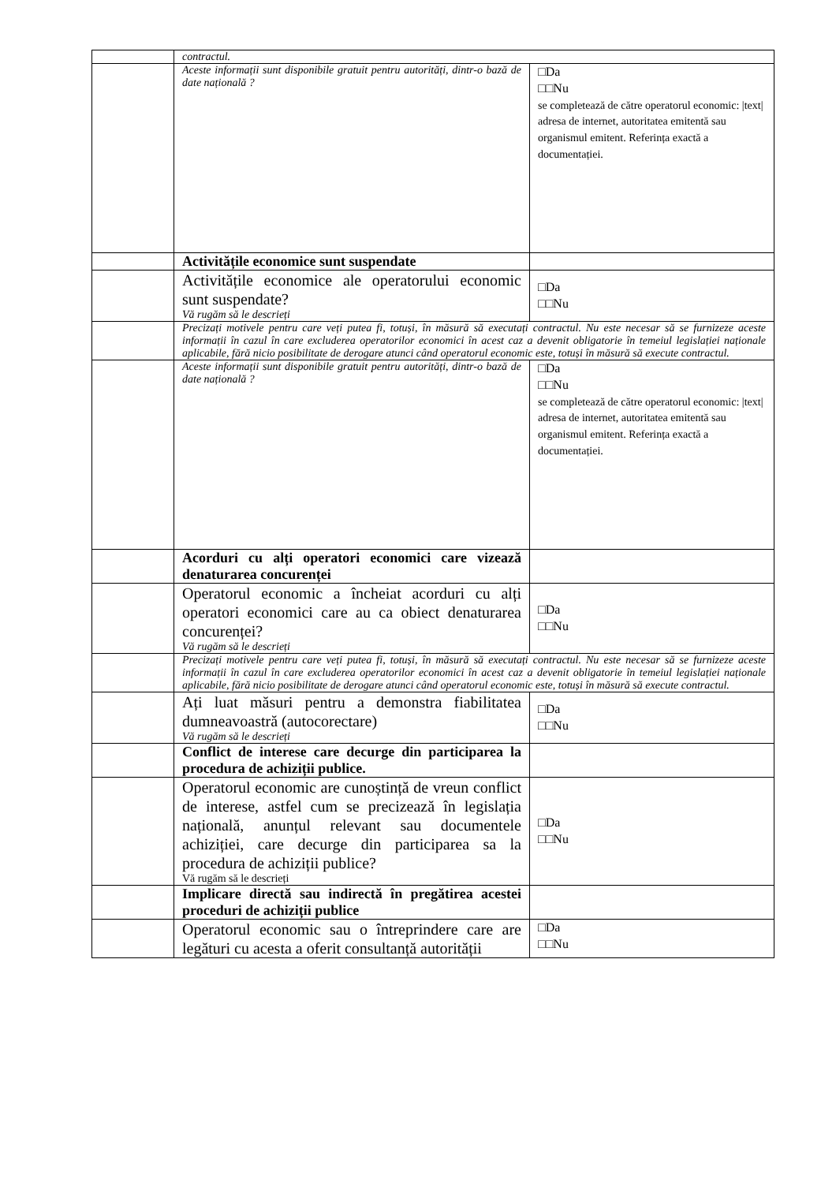| | contractul. | |
| | Aceste informații sunt disponibile gratuit pentru autorități, dintr-o bază de date națională ? | □Da □□Nu se completează de către operatorul economic: /text/ adresa de internet, autoritatea emitentă sau organismul emitent. Referința exactă a documentației. |
| | Activitățile economice sunt suspendate | |
| | Activitățile economice ale operatorului economic sunt suspendate? Vă rugăm să le descrieți | □Da □□Nu |
| | Precizați motivele pentru care veți putea fi, totuși, în măsură să executați contractul. Nu este necesar să se furnizeze aceste informații în cazul în care excluderea operatorilor economici în acest caz a devenit obligatorie în temeiul legislației naționale aplicabile, fără nicio posibilitate de derogare atunci când operatorul economic este, totuși în măsură să execute contractul. | |
| | Aceste informații sunt disponibile gratuit pentru autorități, dintr-o bază de date națională ? | □Da □□Nu se completează de către operatorul economic: /text/ adresa de internet, autoritatea emitentă sau organismul emitent. Referința exactă a documentației. |
| | Acorduri cu alți operatori economici care vizează denaturarea concurenței | |
| | Operatorul economic a încheiat acorduri cu alți operatori economici care au ca obiect denaturarea concurenței? Vă rugăm să le descrieți | □Da □□Nu |
| | Precizați motivele pentru care veți putea fi, totuși, în măsură să executați contractul. Nu este necesar să se furnizeze aceste informații în cazul în care excluderea operatorilor economici în acest caz a devenit obligatorie în temeiul legislației naționale aplicabile, fără nicio posibilitate de derogare atunci când operatorul economic este, totuși în măsură să execute contractul. | |
| | Ați luat măsuri pentru a demonstra fiabilitatea dumneavoastră (autocorectare) Vă rugăm să le descrieți | □Da □□Nu |
| | Conflict de interese care decurge din participarea la procedura de achiziții publice. | |
| | Operatorul economic are cunoștință de vreun conflict de interese, astfel cum se precizează în legislația națională, anunțul relevant sau documentele achiziției, care decurge din participarea sa la procedura de achiziții publice? Vă rugăm să le descrieți | □Da □□Nu |
| | Implicare directă sau indirectă în pregătirea acestei proceduri de achiziții publice | |
| | Operatorul economic sau o întreprindere care are legături cu acesta a oferit consultanță autorității | □Da □□Nu |